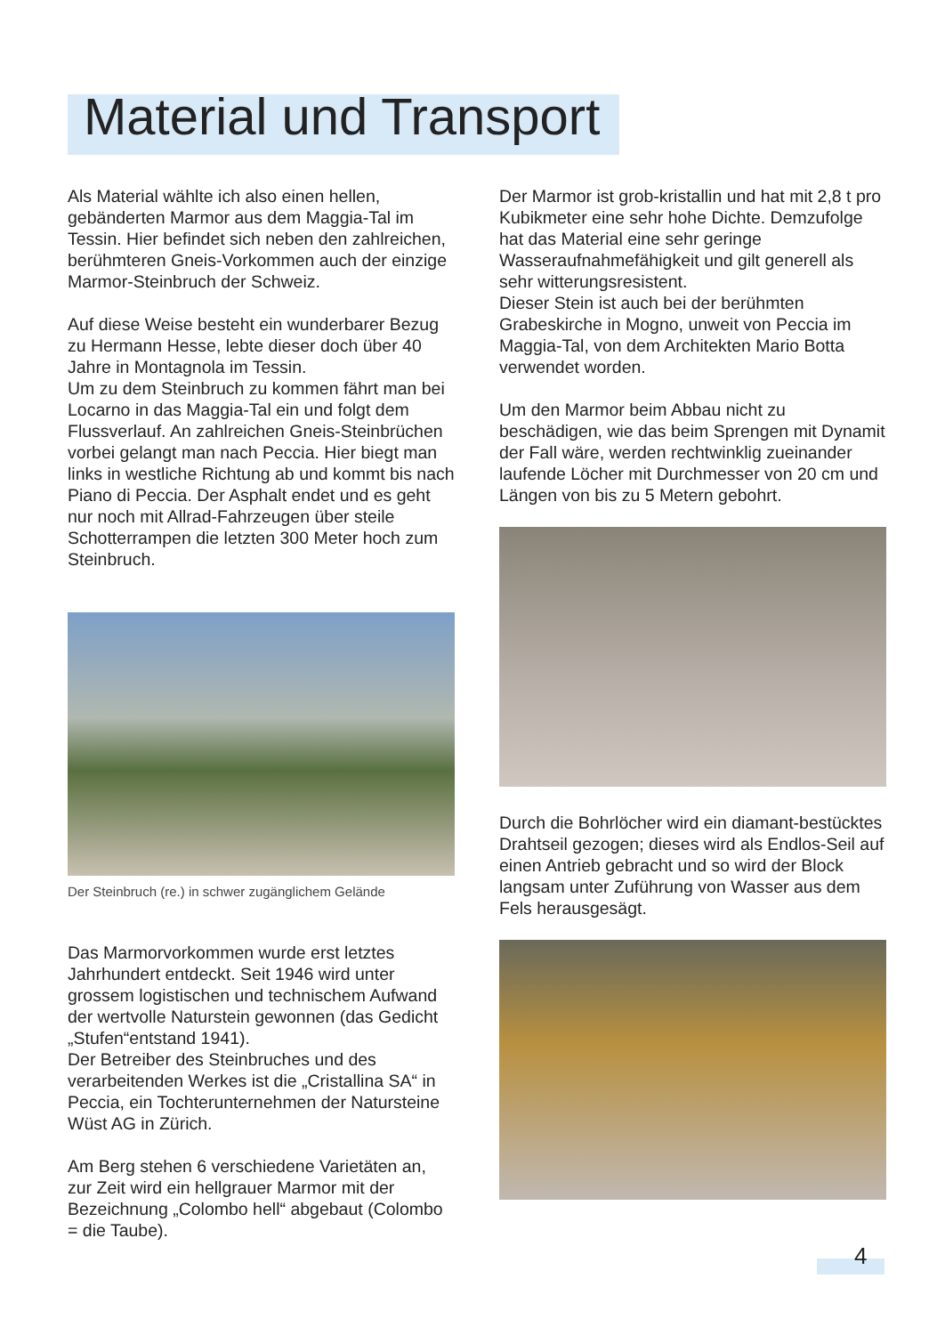Material und Transport
Als Material wählte ich also einen hellen, gebänderten Marmor aus dem Maggia-Tal im Tessin. Hier befindet sich neben den zahlreichen, berühmteren Gneis-Vorkommen auch der einzige Marmor-Steinbruch der Schweiz.
Auf diese Weise besteht ein wunderbarer Bezug zu Hermann Hesse, lebte dieser doch über 40 Jahre in Montagnola im Tessin.
Um zu dem Steinbruch zu kommen fährt man bei Locarno in das Maggia-Tal ein und folgt dem Flussverlauf. An zahlreichen Gneis-Steinbrüchen vorbei gelangt man nach Peccia. Hier biegt man links in westliche Richtung ab und kommt bis nach Piano di Peccia. Der Asphalt endet und es geht nur noch mit Allrad-Fahrzeugen über steile Schotterrampen die letzten 300 Meter hoch zum Steinbruch.
Der Steinbruch (re.) in schwer zugänglichem Gelände
Das Marmorvorkommen wurde erst letztes Jahrhundert entdeckt. Seit 1946 wird unter grossem logistischen und technischem Aufwand der wertvolle Naturstein gewonnen (das Gedicht „Stufen“entstand 1941).
Der Betreiber des Steinbruches und des verarbeitenden Werkes ist die „Cristallina SA“ in Peccia, ein Tochterunternehmen der Natursteine Wüst AG in Zürich.
Am Berg stehen 6 verschiedene Varietäten an, zur Zeit wird ein hellgrauer Marmor mit der Bezeichnung „Colombo hell“ abgebaut (Colombo = die Taube).
Der Marmor ist grob-kristallin und hat mit 2,8 t pro Kubikmeter eine sehr hohe Dichte. Demzufolge hat das Material eine sehr geringe Wasseraufnahmefähigkeit und gilt generell als sehr witterungsresistent.
Dieser Stein ist auch bei der berühmten Grabeskirche in Mogno, unweit von Peccia im Maggia-Tal, von dem Architekten Mario Botta verwendet worden.
Um den Marmor beim Abbau nicht zu beschädigen, wie das beim Sprengen mit Dynamit der Fall wäre, werden rechtwinklig zueinander laufende Löcher mit Durchmesser von 20 cm und Längen von bis zu 5 Metern gebohrt.
Durch die Bohrlöcher wird ein diamant-bestücktes Drahtseil gezogen; dieses wird als Endlos-Seil auf einen Antrieb gebracht und so wird der Block langsam unter Zuführung von Wasser aus dem Fels herausgesägt.
4